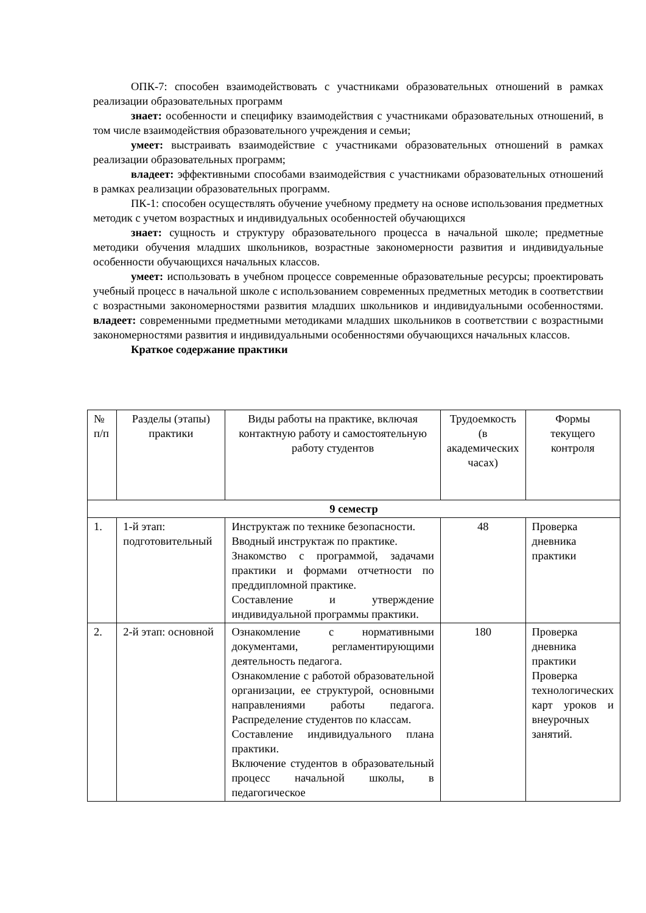ОПК-7: способен взаимодействовать с участниками образовательных отношений в рамках реализации образовательных программ
знает: особенности и специфику взаимодействия с участниками образовательных отношений, в том числе взаимодействия образовательного учреждения и семьи;
умеет: выстраивать взаимодействие с участниками образовательных отношений в рамках реализации образовательных программ;
владеет: эффективными способами взаимодействия с участниками образовательных отношений в рамках реализации образовательных программ.
ПК-1: способен осуществлять обучение учебному предмету на основе использования предметных методик с учетом возрастных и индивидуальных особенностей обучающихся
знает: сущность и структуру образовательного процесса в начальной школе; предметные методики обучения младших школьников, возрастные закономерности развития и индивидуальные особенности обучающихся начальных классов.
умеет: использовать в учебном процессе современные образовательные ресурсы; проектировать учебный процесс в начальной школе с использованием современных предметных методик в соответствии с возрастными закономерностями развития младших школьников и индивидуальными особенностями. владеет: современными предметными методиками младших школьников в соответствии с возрастными закономерностями развития и индивидуальными особенностями обучающихся начальных классов.
Краткое содержание практики
| № п/п | Разделы (этапы) практики | Виды работы на практике, включая контактную работу и самостоятельную работу студентов | Трудоемкость (в академических часах) | Формы текущего контроля |
| 9 семестр | | | | |
| 1. | 1-й этап: подготовительный | Инструктаж по технике безопасности. Вводный инструктаж по практике. Знакомство с программой, задачами практики и формами отчетности по преддипломной практике. Составление и утверждение индивидуальной программы практики. | 48 | Проверка дневника практики |
| 2. | 2-й этап: основной | Ознакомление с нормативными документами, регламентирующими деятельность педагога. Ознакомление с работой образовательной организации, ее структурой, основными направлениями работы педагога. Распределение студентов по классам. Составление индивидуального плана практики. Включение студентов в образовательный процесс начальной школы, в педагогическое | 180 | Проверка дневника практики Проверка технологических карт уроков и внеурочных занятий. |